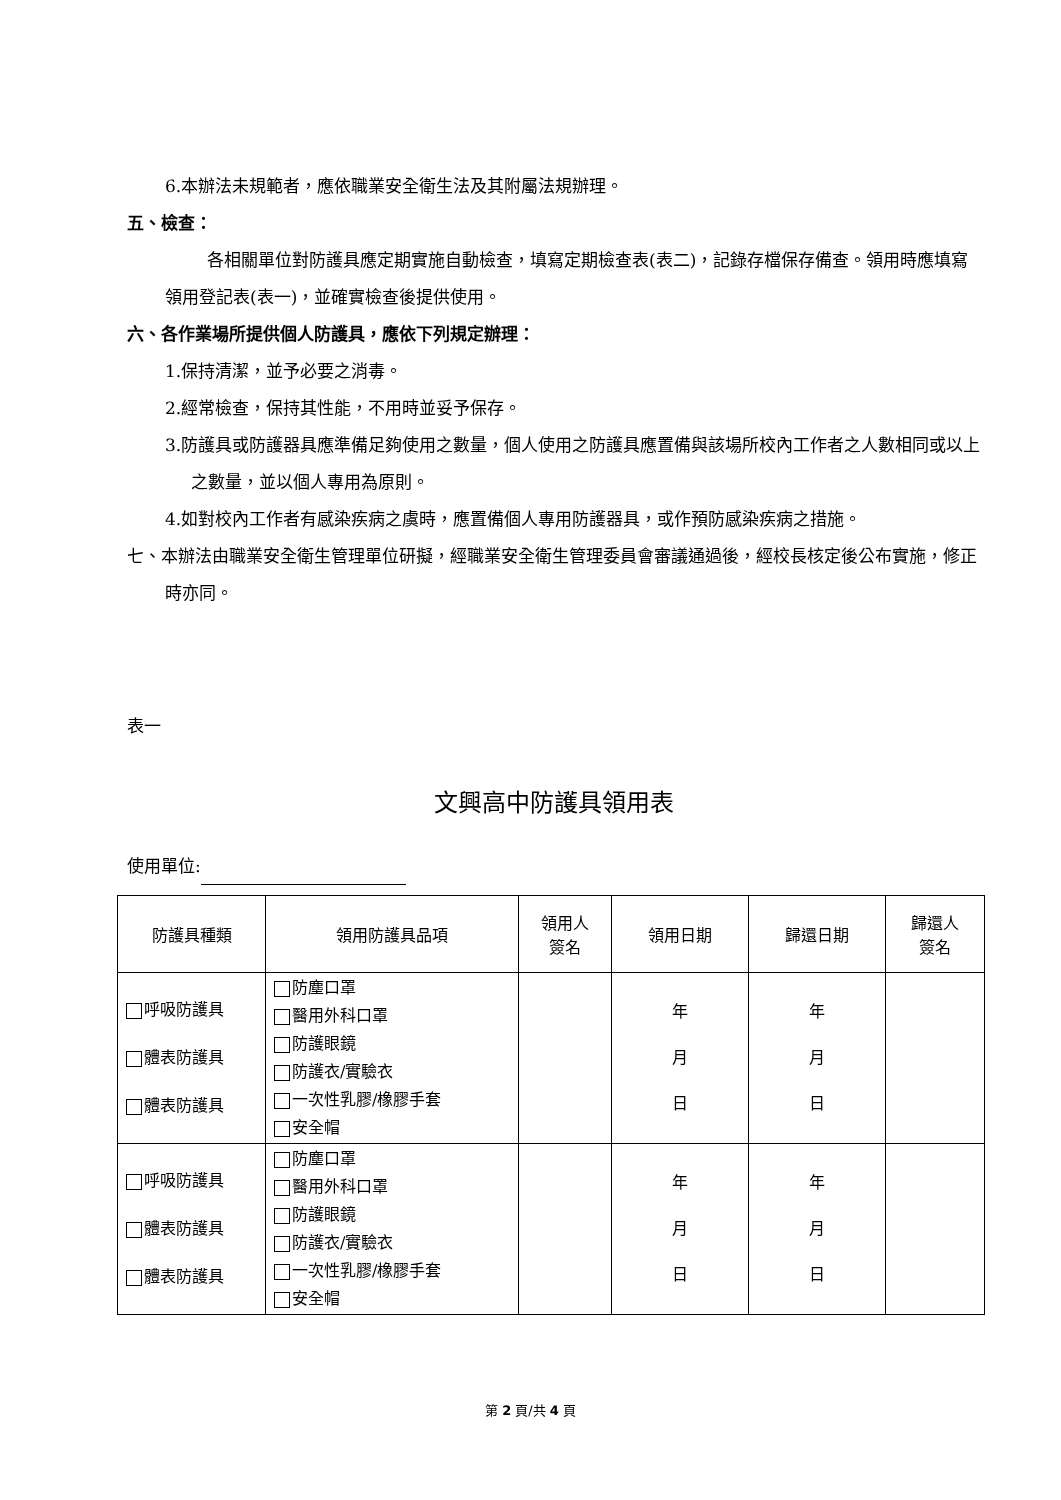6.本辦法未規範者，應依職業安全衛生法及其附屬法規辦理。
五、檢查：
各相關單位對防護具應定期實施自動檢查，填寫定期檢查表(表二)，記錄存檔保存備查。領用時應填寫領用登記表(表一)，並確實檢查後提供使用。
六、各作業場所提供個人防護具，應依下列規定辦理：
1.保持清潔，並予必要之消毒。
2.經常檢查，保持其性能，不用時並妥予保存。
3.防護具或防護器具應準備足夠使用之數量，個人使用之防護具應置備與該場所校內工作者之人數相同或以上之數量，並以個人專用為原則。
4.如對校內工作者有感染疾病之虞時，應置備個人專用防護器具，或作預防感染疾病之措施。
七、本辦法由職業安全衛生管理單位研擬，經職業安全衛生管理委員會審議通過後，經校長核定後公布實施，修正時亦同。
表一
文興高中防護具領用表
使用單位:
| 防護具種類 | 領用防護具品項 | 領用人 簽名 | 領用日期 | 歸還日期 | 歸還人 簽名 |
| --- | --- | --- | --- | --- | --- |
| 呼吸防護具 體表防護具 體表防護具 | 防塵口罩 醫用外科口罩 防護眼鏡 防護衣/實驗衣 一次性乳膠/橡膠手套 安全帽 | | 年 月 日 | 年 月 日 | |
| 呼吸防護具 體表防護具 體表防護具 | 防塵口罩 醫用外科口罩 防護眼鏡 防護衣/實驗衣 一次性乳膠/橡膠手套 安全帽 | | 年 月 日 | 年 月 日 | |
第 2 頁/共 4 頁